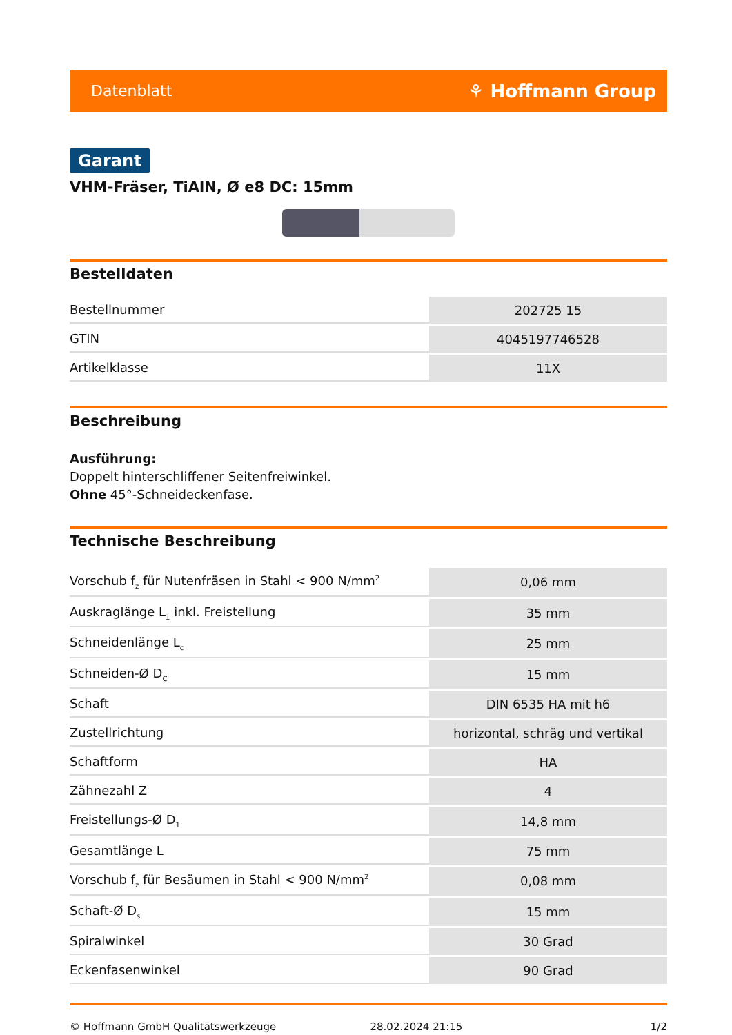Datenblatt ⚘ Hoffmann Group
Garant
VHM-Fräser, TiAlN, Ø e8 DC: 15mm
Bestelldaten
| Bestellnummer | 202725 15 |
| GTIN | 4045197746528 |
| Artikelklasse | 11X |
Beschreibung
Ausführung:
Doppelt hinterschliffener Seitenfreiwinkel.
Ohne 45°-Schneideckenfase.
Technische Beschreibung
| Vorschub f<sub>z</sub> für Nutenfräsen in Stahl < 900 N/mm<sup>2</sup> | 0,06 mm |
| Auskraglänge L<sub>1</sub> inkl. Freistellung | 35 mm |
| Schneidenlänge L<sub>c</sub> | 25 mm |
| Schneiden-Ø D<sub>C</sub> | 15 mm |
| Schaft | DIN 6535 HA mit h6 |
| Zustellrichtung | horizontal, schräg und vertikal |
| Schaftform | HA |
| Zähnezahl Z | 4 |
| Freistellungs-Ø D<sub>1</sub> | 14,8 mm |
| Gesamtlänge L | 75 mm |
| Vorschub f<sub>z</sub> für Besäumen in Stahl < 900 N/mm<sup>2</sup> | 0,08 mm |
| Schaft-Ø D<sub>s</sub> | 15 mm |
| Spiralwinkel | 30 Grad |
| Eckenfasenwinkel | 90 Grad |
© Hoffmann GmbH Qualitätswerkzeuge 28.02.2024 21:15 1/2